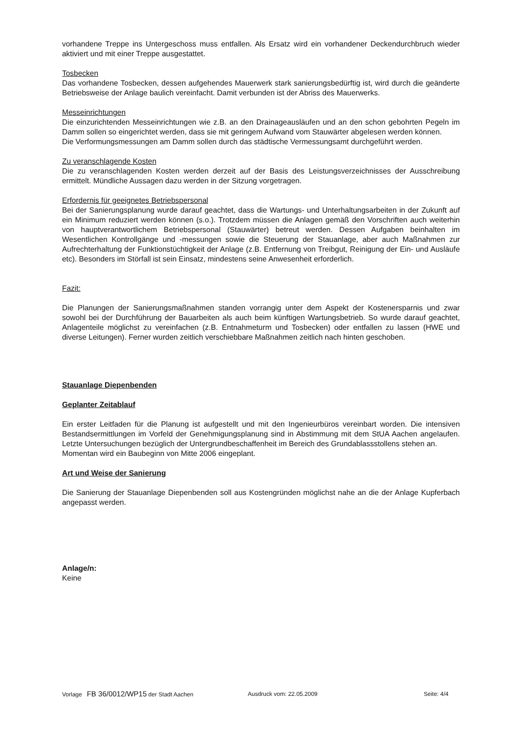vorhandene Treppe ins Untergeschoss muss entfallen. Als Ersatz wird ein vorhandener Deckendurchbruch wieder aktiviert und mit einer Treppe ausgestattet.
Tosbecken
Das vorhandene Tosbecken, dessen aufgehendes Mauerwerk stark sanierungsbedürftig ist, wird durch die geänderte Betriebsweise der Anlage baulich vereinfacht. Damit verbunden ist der Abriss des Mauerwerks.
Messeinrichtungen
Die einzurichtenden Messeinrichtungen wie z.B. an den Drainageausläufen und an den schon gebohrten Pegeln im Damm sollen so eingerichtet werden, dass sie mit geringem Aufwand vom Stauwärter abgelesen werden können.
Die Verformungsmessungen am Damm sollen durch das städtische Vermessungsamt durchgeführt werden.
Zu veranschlagende Kosten
Die zu veranschlagenden Kosten werden derzeit auf der Basis des Leistungsverzeichnisses der Ausschreibung ermittelt. Mündliche Aussagen dazu werden in der Sitzung vorgetragen.
Erfordernis für geeignetes Betriebspersonal
Bei der Sanierungsplanung wurde darauf geachtet, dass die Wartungs- und Unterhaltungsarbeiten in der Zukunft auf ein Minimum reduziert werden können (s.o.). Trotzdem müssen die Anlagen gemäß den Vorschriften auch weiterhin von hauptverantwortlichem Betriebspersonal (Stauwärter) betreut werden. Dessen Aufgaben beinhalten im Wesentlichen Kontrollgänge und -messungen sowie die Steuerung der Stauanlage, aber auch Maßnahmen zur Aufrechterhaltung der Funktionstüchtigkeit der Anlage (z.B. Entfernung von Treibgut, Reinigung der Ein- und Ausläufe etc). Besonders im Störfall ist sein Einsatz, mindestens seine Anwesenheit erforderlich.
Fazit:
Die Planungen der Sanierungsmaßnahmen standen vorrangig unter dem Aspekt der Kostenersparnis und zwar sowohl bei der Durchführung der Bauarbeiten als auch beim künftigen Wartungsbetrieb. So wurde darauf geachtet, Anlagenteile möglichst zu vereinfachen (z.B. Entnahmeturm und Tosbecken) oder entfallen zu lassen (HWE und diverse Leitungen). Ferner wurden zeitlich verschiebbare Maßnahmen zeitlich nach hinten geschoben.
Stauanlage Diepenbenden
Geplanter Zeitablauf
Ein erster Leitfaden für die Planung ist aufgestellt und mit den Ingenieurbüros vereinbart worden. Die intensiven Bestandsermittlungen im Vorfeld der Genehmigungsplanung sind in Abstimmung mit dem StUA Aachen angelaufen. Letzte Untersuchungen bezüglich der Untergrundbeschaffenheit im Bereich des Grundablassstollens stehen an.
Momentan wird ein Baubeginn von Mitte 2006 eingeplant.
Art und Weise der Sanierung
Die Sanierung der Stauanlage Diepenbenden soll aus Kostengründen möglichst nahe an die der Anlage Kupferbach angepasst werden.
Anlage/n:
Keine
Vorlage FB 36/0012/WP15 der Stadt Aachen Ausdruck vom: 22.05.2009 Seite: 4/4